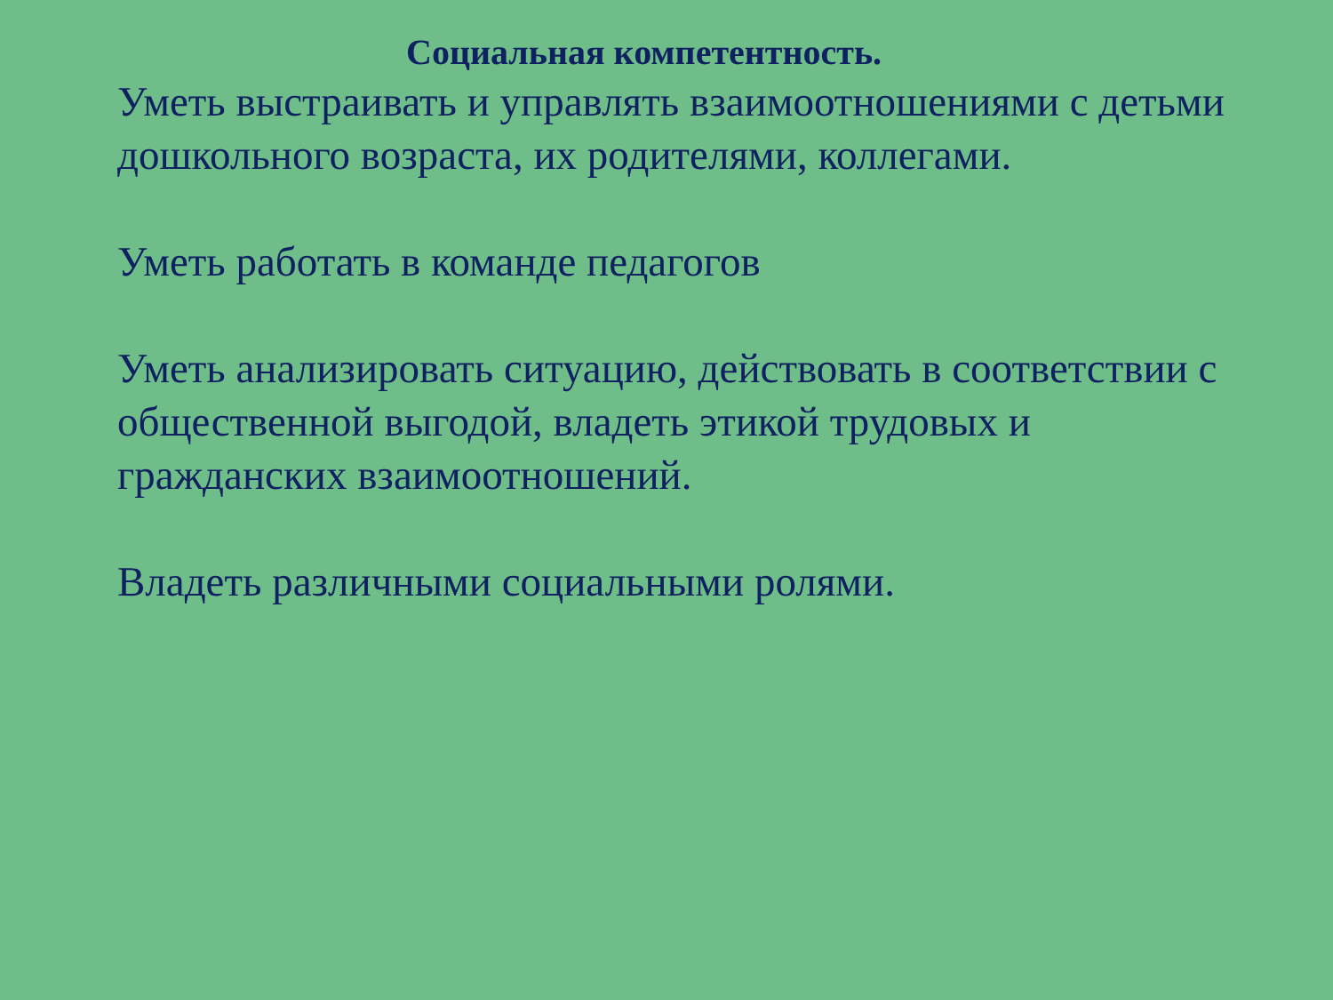Социальная компетентность.
Уметь выстраивать и управлять взаимоотношениями с детьми дошкольного возраста, их родителями, коллегами.
Уметь работать в команде педагогов
Уметь анализировать ситуацию, действовать в соответствии с общественной выгодой, владеть этикой трудовых и гражданских взаимоотношений.
Владеть различными социальными ролями.